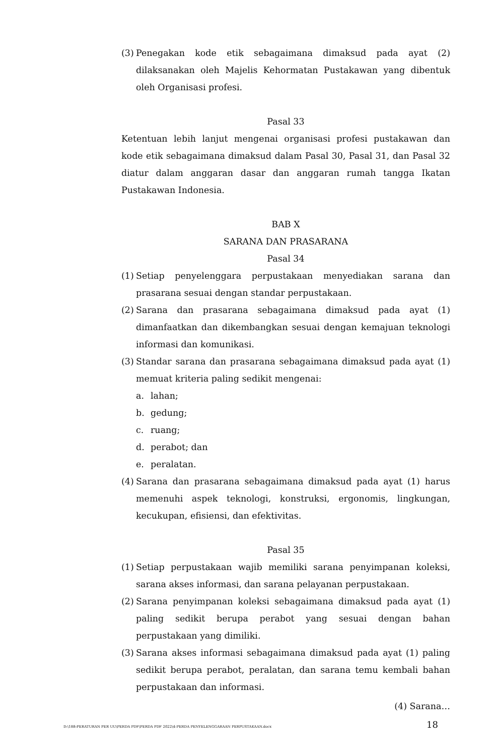(3) Penegakan kode etik sebagaimana dimaksud pada ayat (2) dilaksanakan oleh Majelis Kehormatan Pustakawan yang dibentuk oleh Organisasi profesi.
Pasal 33
Ketentuan lebih lanjut mengenai organisasi profesi pustakawan dan kode etik sebagaimana dimaksud dalam Pasal 30, Pasal 31, dan Pasal 32 diatur dalam anggaran dasar dan anggaran rumah tangga Ikatan Pustakawan Indonesia.
BAB X
SARANA DAN PRASARANA
Pasal 34
(1) Setiap penyelenggara perpustakaan menyediakan sarana dan prasarana sesuai dengan standar perpustakaan.
(2) Sarana dan prasarana sebagaimana dimaksud pada ayat (1) dimanfaatkan dan dikembangkan sesuai dengan kemajuan teknologi informasi dan komunikasi.
(3) Standar sarana dan prasarana sebagaimana dimaksud pada ayat (1) memuat kriteria paling sedikit mengenai:
a. lahan;
b. gedung;
c. ruang;
d. perabot; dan
e. peralatan.
(4) Sarana dan prasarana sebagaimana dimaksud pada ayat (1) harus memenuhi aspek teknologi, konstruksi, ergonomis, lingkungan, kecukupan, efisiensi, dan efektivitas.
Pasal 35
(1) Setiap perpustakaan wajib memiliki sarana penyimpanan koleksi, sarana akses informasi, dan sarana pelayanan perpustakaan.
(2) Sarana penyimpanan koleksi sebagaimana dimaksud pada ayat (1) paling sedikit berupa perabot yang sesuai dengan bahan perpustakaan yang dimiliki.
(3) Sarana akses informasi sebagaimana dimaksud pada ayat (1) paling sedikit berupa perabot, peralatan, dan sarana temu kembali bahan perpustakaan dan informasi.
(4) Sarana…
D:\188-PERATURAN PER UU\PERDA PDF\PERDA PDF 2022\4-PERDA PENYELENGGARAAN PERPUSTAKAAN.docx 18